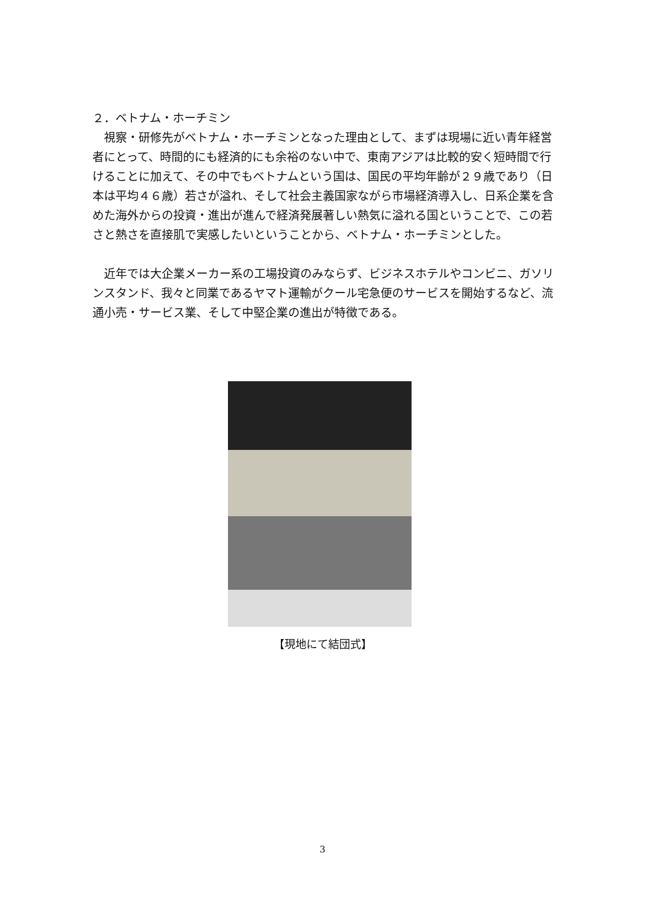２．ベトナム・ホーチミン
　視察・研修先がベトナム・ホーチミンとなった理由として、まずは現場に近い青年経営者にとって、時間的にも経済的にも余裕のない中で、東南アジアは比較的安く短時間で行けることに加えて、その中でもベトナムという国は、国民の平均年齢が２９歳であり（日本は平均４６歳）若さが溢れ、そして社会主義国家ながら市場経済導入し、日系企業を含めた海外からの投資・進出が進んで経済発展著しい熱気に溢れる国ということで、この若さと熱さを直接肌で実感したいということから、ベトナム・ホーチミンとした。
　近年では大企業メーカー系の工場投資のみならず、ビジネスホテルやコンビニ、ガソリンスタンド、我々と同業であるヤマト運輸がクール宅急便のサービスを開始するなど、流通小売・サービス業、そして中堅企業の進出が特徴である。
【現地にて結団式】
3